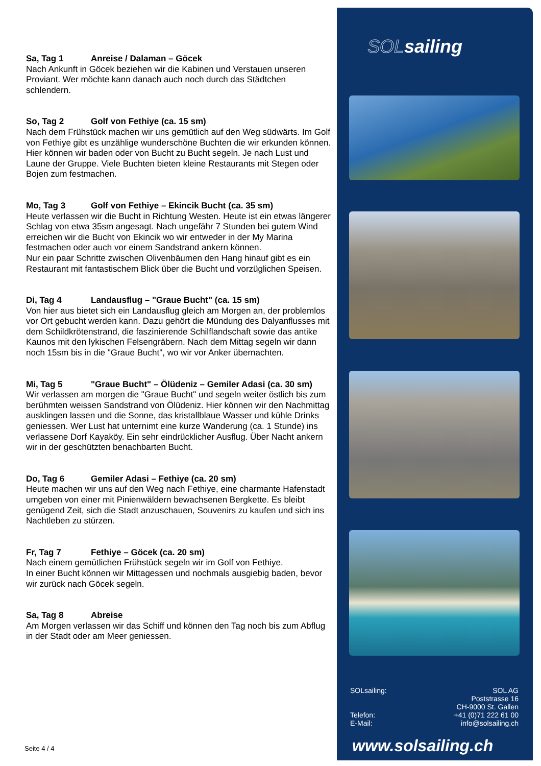Sa, Tag 1 Anreise / Dalaman – Göcek
Nach Ankunft in Göcek beziehen wir die Kabinen und Verstauen unseren Proviant. Wer möchte kann danach auch noch durch das Städtchen schlendern.
So, Tag 2 Golf von Fethiye (ca. 15 sm)
Nach dem Frühstück machen wir uns gemütlich auf den Weg südwärts. Im Golf von Fethiye gibt es unzählige wunderschöne Buchten die wir erkunden können. Hier können wir baden oder von Bucht zu Bucht segeln. Je nach Lust und Laune der Gruppe. Viele Buchten bieten kleine Restaurants mit Stegen oder Bojen zum festmachen.
Mo, Tag 3 Golf von Fethiye – Ekincik Bucht (ca. 35 sm)
Heute verlassen wir die Bucht in Richtung Westen. Heute ist ein etwas längerer Schlag von etwa 35sm angesagt. Nach ungefähr 7 Stunden bei gutem Wind erreichen wir die Bucht von Ekincik wo wir entweder in der My Marina festmachen oder auch vor einem Sandstrand ankern können.
Nur ein paar Schritte zwischen Olivenbäumen den Hang hinauf gibt es ein Restaurant mit fantastischem Blick über die Bucht und vorzüglichen Speisen.
Di, Tag 4 Landausflug – "Graue Bucht" (ca. 15 sm)
Von hier aus bietet sich ein Landausflug gleich am Morgen an, der problemlos vor Ort gebucht werden kann. Dazu gehört die Mündung des Dalyanflusses mit dem Schildkrötenstrand, die faszinierende Schilflandschaft sowie das antike Kaunos mit den lykischen Felsengräbern. Nach dem Mittag segeln wir dann noch 15sm bis in die "Graue Bucht", wo wir vor Anker übernachten.
Mi, Tag 5 "Graue Bucht" – Ölüdeniz – Gemiler Adasi (ca. 30 sm)
Wir verlassen am morgen die "Graue Bucht" und segeln weiter östlich bis zum berühmten weissen Sandstrand von Ölüdeniz. Hier können wir den Nachmittag ausklingen lassen und die Sonne, das kristallblaue Wasser und kühle Drinks geniessen. Wer Lust hat unternimt eine kurze Wanderung (ca. 1 Stunde) ins verlassene Dorf Kayaköy. Ein sehr eindrücklicher Ausflug. Über Nacht ankern wir in der geschützten benachbarten Bucht.
Do, Tag 6 Gemiler Adasi – Fethiye (ca. 20 sm)
Heute machen wir uns auf den Weg nach Fethiye, eine charmante Hafenstadt umgeben von einer mit Pinienwäldern bewachsenen Bergkette. Es bleibt genügend Zeit, sich die Stadt anzuschauen, Souvenirs zu kaufen und sich ins Nachtleben zu stürzen.
Fr, Tag 7 Fethiye – Göcek (ca. 20 sm)
Nach einem gemütlichen Frühstück segeln wir im Golf von Fethiye.
In einer Bucht können wir Mittagessen und nochmals ausgiebig baden, bevor wir zurück nach Göcek segeln.
Sa, Tag 8 Abreise
Am Morgen verlassen wir das Schiff und können den Tag noch bis zum Abflug in der Stadt oder am Meer geniessen.
SOLsailing
SOLsailing:
Telefon:
E-Mail:
SOL AG
Poststrasse 16
CH-9000 St. Gallen
+41 (0)71 222 61 00
info@solsailing.ch
www.solsailing.ch
Seite 4 / 4